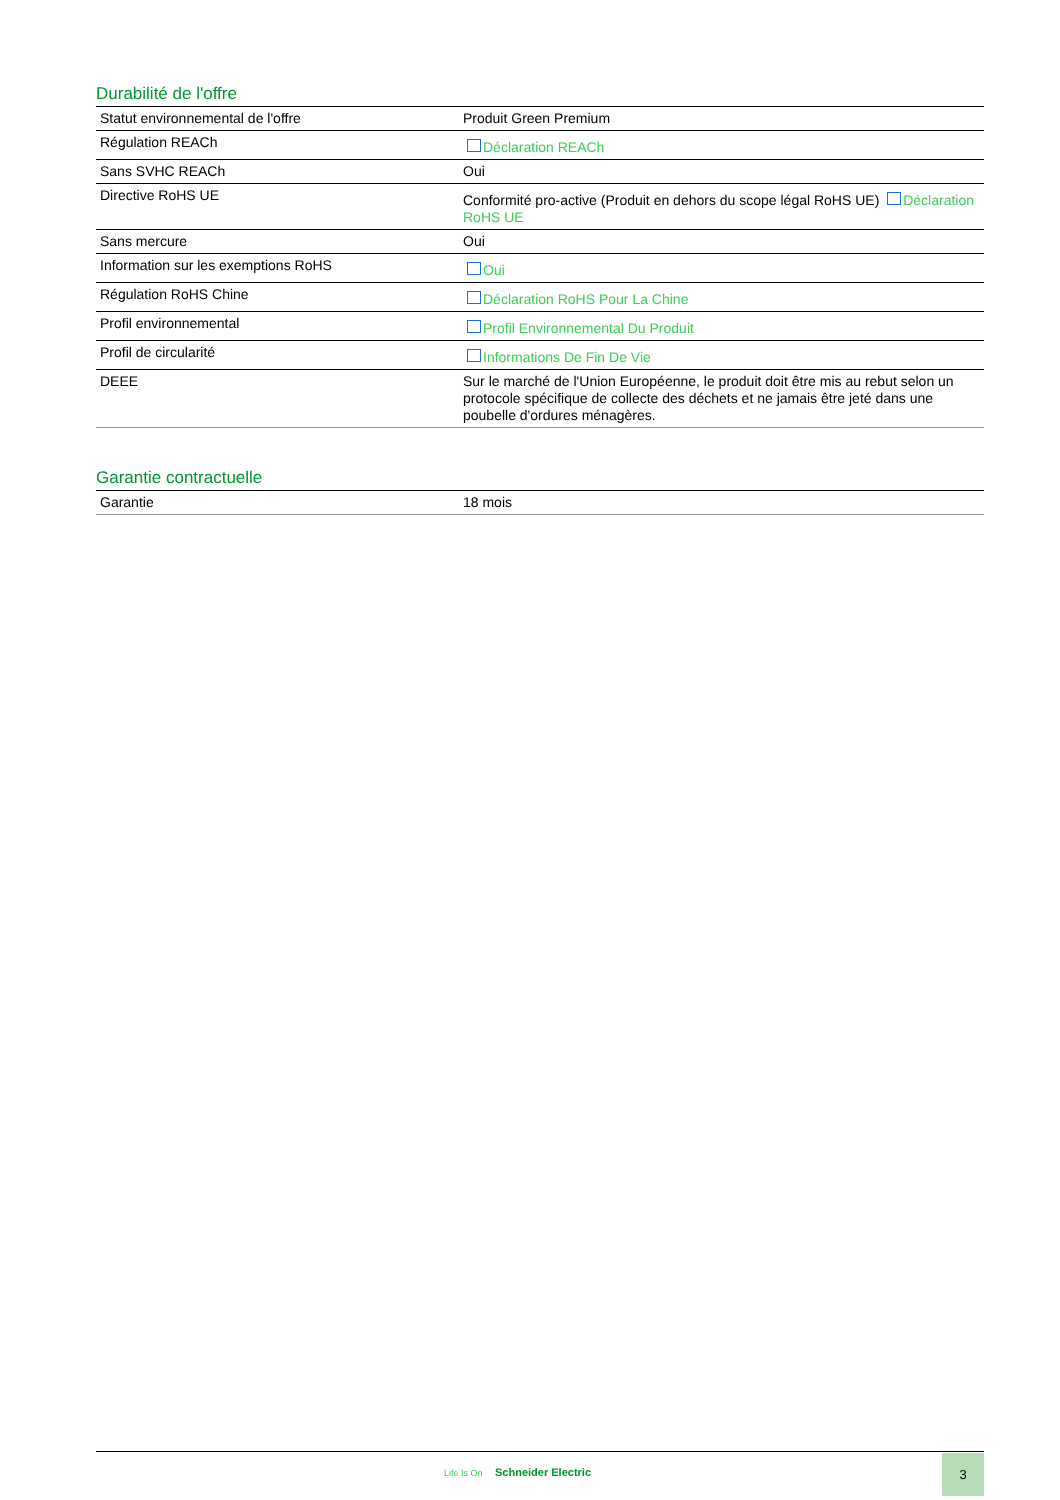Durabilité de l'offre
| Statut environnemental de l'offre | Produit Green Premium |
| Régulation REACh | Déclaration REACh |
| Sans SVHC REACh | Oui |
| Directive RoHS UE | Conformité pro-active (Produit en dehors du scope légal RoHS UE) Déclaration RoHS UE |
| Sans mercure | Oui |
| Information sur les exemptions RoHS | Oui |
| Régulation RoHS Chine | Déclaration RoHS Pour La Chine |
| Profil environnemental | Profil Environnemental Du Produit |
| Profil de circularité | Informations De Fin De Vie |
| DEEE | Sur le marché de l'Union Européenne, le produit doit être mis au rebut selon un protocole spécifique de collecte des déchets et ne jamais être jeté dans une poubelle d'ordures ménagères. |
Garantie contractuelle
| Garantie | 18 mois |
Life Is On Schneider Electric
3